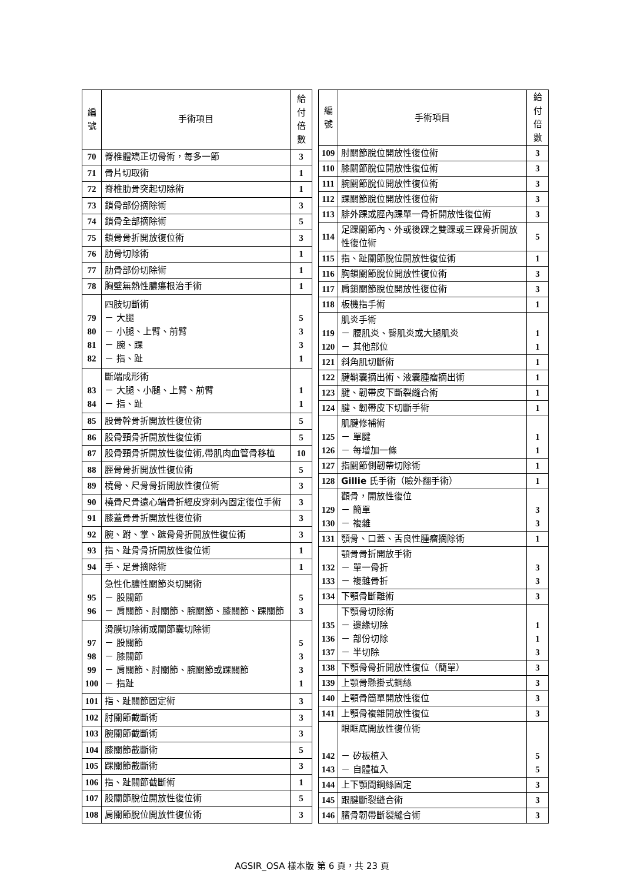| 編 號 | 手術項目 | 給付 倍數 |
| --- | --- | --- |
| 70 | 脊椎體矯正切骨術，每多一節 | 3 |
| 71 | 骨片切取術 | 1 |
| 72 | 脊椎肋骨突起切除術 | 1 |
| 73 | 鎖骨部份摘除術 | 3 |
| 74 | 鎖骨全部摘除術 | 5 |
| 75 | 鎖骨骨折開放復位術 | 3 |
| 76 | 肋骨切除術 | 1 |
| 77 | 肋骨部份切除術 | 1 |
| 78 | 胸壁無熱性膿瘍根治手術 | 1 |
| 79 80 81 82 | 四肢切斷術 － 大腿 － 小腿、上臂、前臂 － 腕、踝 － 指、趾 | 5 3 3 1 |
| 83 84 | 斷端成形術 － 大腿、小腿、上臂、前臂 － 指、趾 | 1 1 |
| 85 | 股骨幹骨折開放性復位術 | 5 |
| 86 | 股骨頸骨折開放性復位術 | 5 |
| 87 | 股骨頸骨折開放性復位術,帶肌肉血管骨移植 | 10 |
| 88 | 脛骨骨折開放性復位術 | 5 |
| 89 | 橈骨、尺骨骨折開放性復位術 | 3 |
| 90 | 橈骨尺骨遠心端骨折經皮穿刺內固定復位手術 | 3 |
| 91 | 膝蓋骨骨折開放性復位術 | 3 |
| 92 | 腕、跗、掌、蹠骨骨折開放性復位術 | 3 |
| 93 | 指、趾骨骨折開放性復位術 | 1 |
| 94 | 手、足骨摘除術 | 1 |
| 95 96 | 急性化膿性關節炎切開術 － 股關節 － 肩關節、肘關節、腕關節、膝關節、踝關節 | 5 3 |
| 97 98 99 100 | 滑膜切除術或關節囊切除術 － 股關節 － 膝關節 － 肩關節、肘關節、腕關節或踝關節 － 指趾 | 5 3 3 1 |
| 101 | 指、趾關節固定術 | 3 |
| 102 | 肘關節截斷術 | 3 |
| 103 | 腕關節截斷術 | 3 |
| 104 | 膝關節截斷術 | 5 |
| 105 | 踝關節截斷術 | 3 |
| 106 | 指、趾關節截斷術 | 1 |
| 107 | 股關節脫位開放性復位術 | 5 |
| 108 | 肩關節脫位開放性復位術 | 3 |
| 編 號 | 手術項目 | 給付 倍數 |
| --- | --- | --- |
| 109 | 肘關節脫位開放性復位術 | 3 |
| 110 | 膝關節脫位開放性復位術 | 3 |
| 111 | 腕關節脫位開放性復位術 | 3 |
| 112 | 踝關節脫位開放性復位術 | 3 |
| 113 | 腓外踝或脛內踝單一骨折開放性復位術 | 3 |
| 114 | 足踝關節內、外或後踝之雙踝或三踝骨折開放性復位術 | 5 |
| 115 | 指、趾關節脫位開放性復位術 | 1 |
| 116 | 胸鎖關節脫位開放性復位術 | 3 |
| 117 | 肩鎖關節脫位開放性復位術 | 3 |
| 118 | 板機指手術 | 1 |
| 119 120 | 肌炎手術 － 腰肌炎、臀肌炎或大腿肌炎 － 其他部位 | 1 1 |
| 121 | 斜角肌切斷術 | 1 |
| 122 | 腱鞘囊摘出術、液囊腫瘤摘出術 | 1 |
| 123 | 腱、韌帶皮下斷裂縫合術 | 1 |
| 124 | 腱、韌帶皮下切斷手術 | 1 |
| 125 126 | 肌腱修補術 － 單腱 － 每增加一條 | 1 1 |
| 127 | 指關節側韌帶切除術 | 1 |
| 128 | Gillie 氏手術（瞼外翻手術） | 1 |
| 129 130 | 顴骨，開放性復位 － 簡單 － 複雜 | 3 3 |
| 131 | 顎骨、口蓋、舌良性腫瘤摘除術 | 1 |
| 132 133 | 顎骨骨折開放手術 － 單一骨折 － 複雜骨折 | 3 3 |
| 134 | 下顎骨斷離術 | 3 |
| 135 136 137 | 下顎骨切除術 － 邊緣切除 － 部份切除 － 半切除 | 1 1 3 |
| 138 | 下顎骨骨折開放性復位（簡單） | 3 |
| 139 | 上顎骨懸掛式鋼絲 | 3 |
| 140 | 上顎骨簡單開放性復位 | 3 |
| 141 | 上顎骨複雜開放性復位 | 3 |
| 142 143 | 眼眶底開放性復位術 － 矽板植入 － 自體植入 | 5 5 |
| 144 | 上下顎間鋼絲固定 | 3 |
| 145 | 跟腱斷裂縫合術 | 3 |
| 146 | 臏骨韌帶斷裂縫合術 | 3 |
AGSIR_OSA 樣本版 第 6 頁，共 23 頁